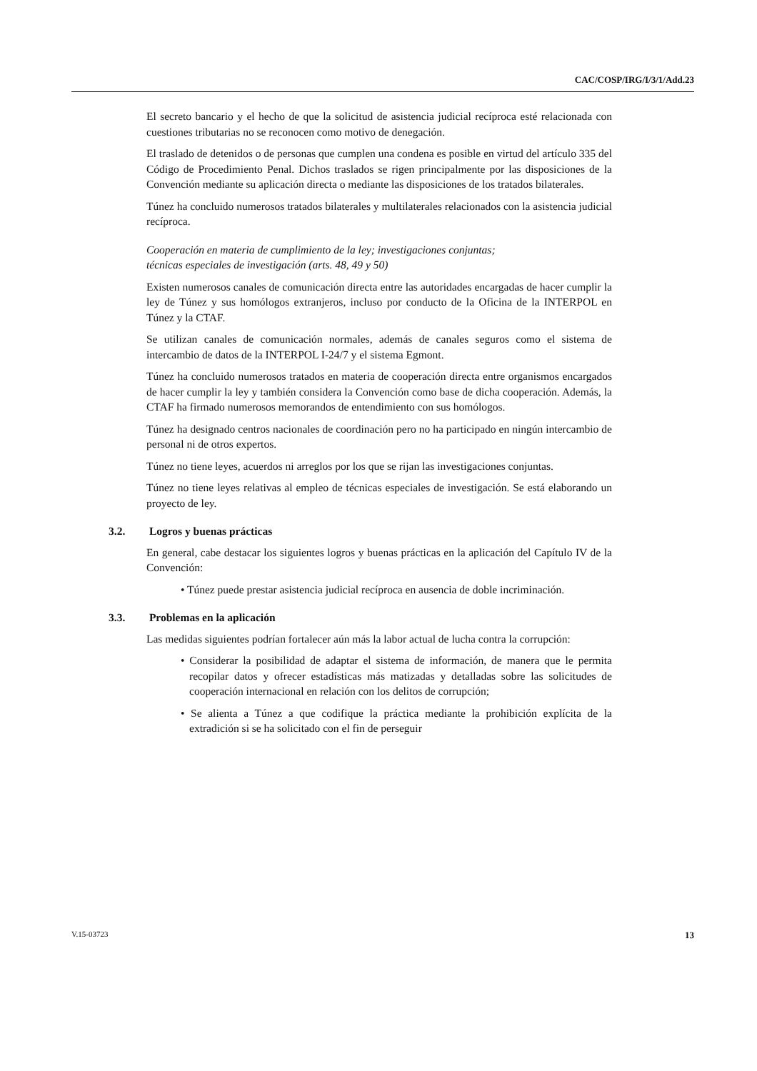CAC/COSP/IRG/I/3/1/Add.23
El secreto bancario y el hecho de que la solicitud de asistencia judicial recíproca esté relacionada con cuestiones tributarias no se reconocen como motivo de denegación.
El traslado de detenidos o de personas que cumplen una condena es posible en virtud del artículo 335 del Código de Procedimiento Penal. Dichos traslados se rigen principalmente por las disposiciones de la Convención mediante su aplicación directa o mediante las disposiciones de los tratados bilaterales.
Túnez ha concluido numerosos tratados bilaterales y multilaterales relacionados con la asistencia judicial recíproca.
Cooperación en materia de cumplimiento de la ley; investigaciones conjuntas;
técnicas especiales de investigación (arts. 48, 49 y 50)
Existen numerosos canales de comunicación directa entre las autoridades encargadas de hacer cumplir la ley de Túnez y sus homólogos extranjeros, incluso por conducto de la Oficina de la INTERPOL en Túnez y la CTAF.
Se utilizan canales de comunicación normales, además de canales seguros como el sistema de intercambio de datos de la INTERPOL I-24/7 y el sistema Egmont.
Túnez ha concluido numerosos tratados en materia de cooperación directa entre organismos encargados de hacer cumplir la ley y también considera la Convención como base de dicha cooperación. Además, la CTAF ha firmado numerosos memorandos de entendimiento con sus homólogos.
Túnez ha designado centros nacionales de coordinación pero no ha participado en ningún intercambio de personal ni de otros expertos.
Túnez no tiene leyes, acuerdos ni arreglos por los que se rijan las investigaciones conjuntas.
Túnez no tiene leyes relativas al empleo de técnicas especiales de investigación. Se está elaborando un proyecto de ley.
3.2. Logros y buenas prácticas
En general, cabe destacar los siguientes logros y buenas prácticas en la aplicación del Capítulo IV de la Convención:
• Túnez puede prestar asistencia judicial recíproca en ausencia de doble incriminación.
3.3. Problemas en la aplicación
Las medidas siguientes podrían fortalecer aún más la labor actual de lucha contra la corrupción:
• Considerar la posibilidad de adaptar el sistema de información, de manera que le permita recopilar datos y ofrecer estadísticas más matizadas y detalladas sobre las solicitudes de cooperación internacional en relación con los delitos de corrupción;
• Se alienta a Túnez a que codifique la práctica mediante la prohibición explícita de la extradición si se ha solicitado con el fin de perseguir
V.15-03723 13